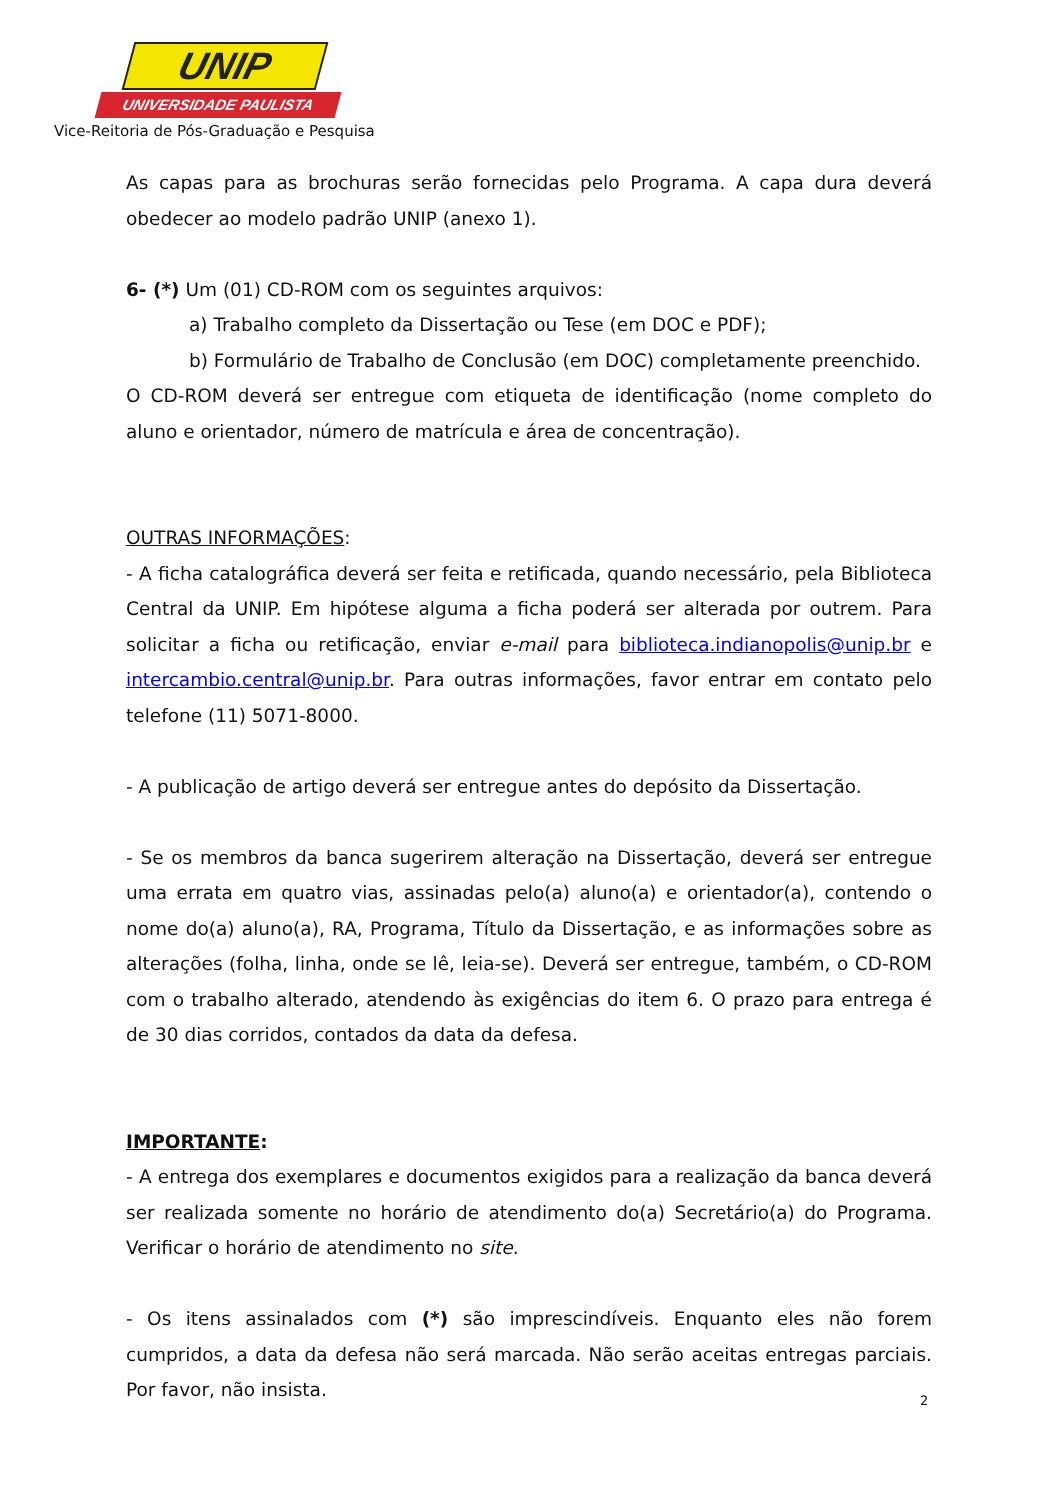UNIP
UNIVERSIDADE PAULISTA
Vice-Reitoria de Pós-Graduação e Pesquisa
As capas para as brochuras serão fornecidas pelo Programa. A capa dura deverá obedecer ao modelo padrão UNIP (anexo 1).
6- (*) Um (01) CD-ROM com os seguintes arquivos:
a) Trabalho completo da Dissertação ou Tese (em DOC e PDF);
b) Formulário de Trabalho de Conclusão (em DOC) completamente preenchido.
O CD-ROM deverá ser entregue com etiqueta de identificação (nome completo do aluno e orientador, número de matrícula e área de concentração).
OUTRAS INFORMAÇÕES:
- A ficha catalográfica deverá ser feita e retificada, quando necessário, pela Biblioteca Central da UNIP. Em hipótese alguma a ficha poderá ser alterada por outrem. Para solicitar a ficha ou retificação, enviar e-mail para biblioteca.indianopolis@unip.br e intercambio.central@unip.br. Para outras informações, favor entrar em contato pelo telefone (11) 5071-8000.
- A publicação de artigo deverá ser entregue antes do depósito da Dissertação.
- Se os membros da banca sugerirem alteração na Dissertação, deverá ser entregue uma errata em quatro vias, assinadas pelo(a) aluno(a) e orientador(a), contendo o nome do(a) aluno(a), RA, Programa, Título da Dissertação, e as informações sobre as alterações (folha, linha, onde se lê, leia-se). Deverá ser entregue, também, o CD-ROM com o trabalho alterado, atendendo às exigências do item 6. O prazo para entrega é de 30 dias corridos, contados da data da defesa.
IMPORTANTE:
- A entrega dos exemplares e documentos exigidos para a realização da banca deverá ser realizada somente no horário de atendimento do(a) Secretário(a) do Programa. Verificar o horário de atendimento no site.
- Os itens assinalados com (*) são imprescindíveis. Enquanto eles não forem cumpridos, a data da defesa não será marcada. Não serão aceitas entregas parciais. Por favor, não insista.
2